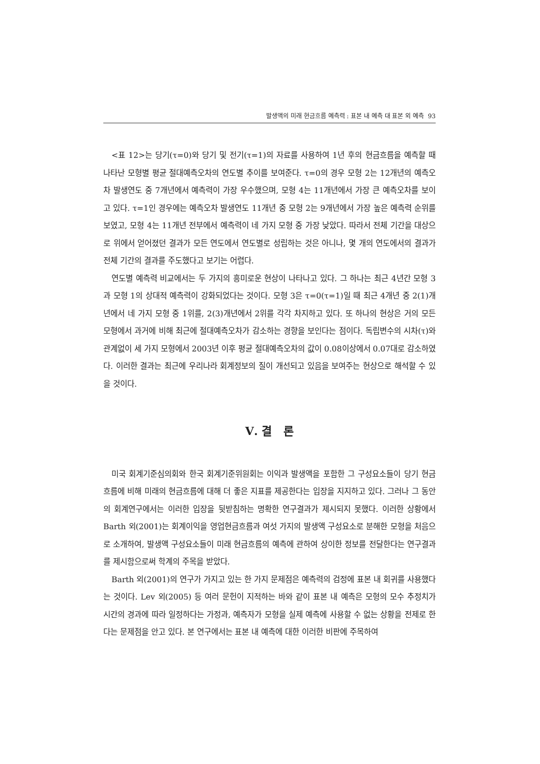발생액의 미래 현금흐름 예측력 : 표본 내 예측 대 표본 외 예측 93
<표 12>는 당기(τ=0)와 당기 및 전기(τ=1)의 자료를 사용하여 1년 후의 현금흐름을 예측할 때 나타난 모형별 평균 절대예측오차의 연도별 추이를 보여준다. τ=0의 경우 모형 2는 12개년의 예측오차 발생연도 중 7개년에서 예측력이 가장 우수했으며, 모형 4는 11개년에서 가장 큰 예측오차를 보이고 있다. τ=1인 경우에는 예측오차 발생연도 11개년 중 모형 2는 9개년에서 가장 높은 예측력 순위를 보였고, 모형 4는 11개년 전부에서 예측력이 네 가지 모형 중 가장 낮았다. 따라서 전체 기간을 대상으로 위에서 얻어졌던 결과가 모든 연도에서 연도별로 성립하는 것은 아니나, 몇 개의 연도에서의 결과가 전체 기간의 결과를 주도했다고 보기는 어렵다.
연도별 예측력 비교에서는 두 가지의 흥미로운 현상이 나타나고 있다. 그 하나는 최근 4년간 모형 3과 모형 1의 상대적 예측력이 강화되었다는 것이다. 모형 3은 τ=0(τ=1)일 때 최근 4개년 중 2(1)개년에서 네 가지 모형 중 1위를, 2(3)개년에서 2위를 각각 차지하고 있다. 또 하나의 현상은 거의 모든 모형에서 과거에 비해 최근에 절대예측오차가 감소하는 경향을 보인다는 점이다. 독립변수의 시차(τ)와 관계없이 세 가지 모형에서 2003년 이후 평균 절대예측오차의 값이 0.08이상에서 0.07대로 감소하였다. 이러한 결과는 최근에 우리나라 회계정보의 질이 개선되고 있음을 보여주는 현상으로 해석할 수 있을 것이다.
Ⅴ. 결 론
미국 회계기준심의회와 한국 회계기준위원회는 이익과 발생액을 포함한 그 구성요소들이 당기 현금흐름에 비해 미래의 현금흐름에 대해 더 좋은 지표를 제공한다는 입장을 지지하고 있다. 그러나 그 동안의 회계연구에서는 이러한 입장을 뒷받침하는 명확한 연구결과가 제시되지 못했다. 이러한 상황에서 Barth 외(2001)는 회계이익을 영업현금흐름과 여섯 가지의 발생액 구성요소로 분해한 모형을 처음으로 소개하여, 발생액 구성요소들이 미래 현금흐름의 예측에 관하여 상이한 정보를 전달한다는 연구결과를 제시함으로써 학계의 주목을 받았다.
Barth 외(2001)의 연구가 가지고 있는 한 가지 문제점은 예측력의 검정에 표본 내 회귀를 사용했다는 것이다. Lev 외(2005) 등 여러 문헌이 지적하는 바와 같이 표본 내 예측은 모형의 모수 추정치가 시간의 경과에 따라 일정하다는 가정과, 예측자가 모형을 실제 예측에 사용할 수 없는 상황을 전제로 한다는 문제점을 안고 있다. 본 연구에서는 표본 내 예측에 대한 이러한 비판에 주목하여